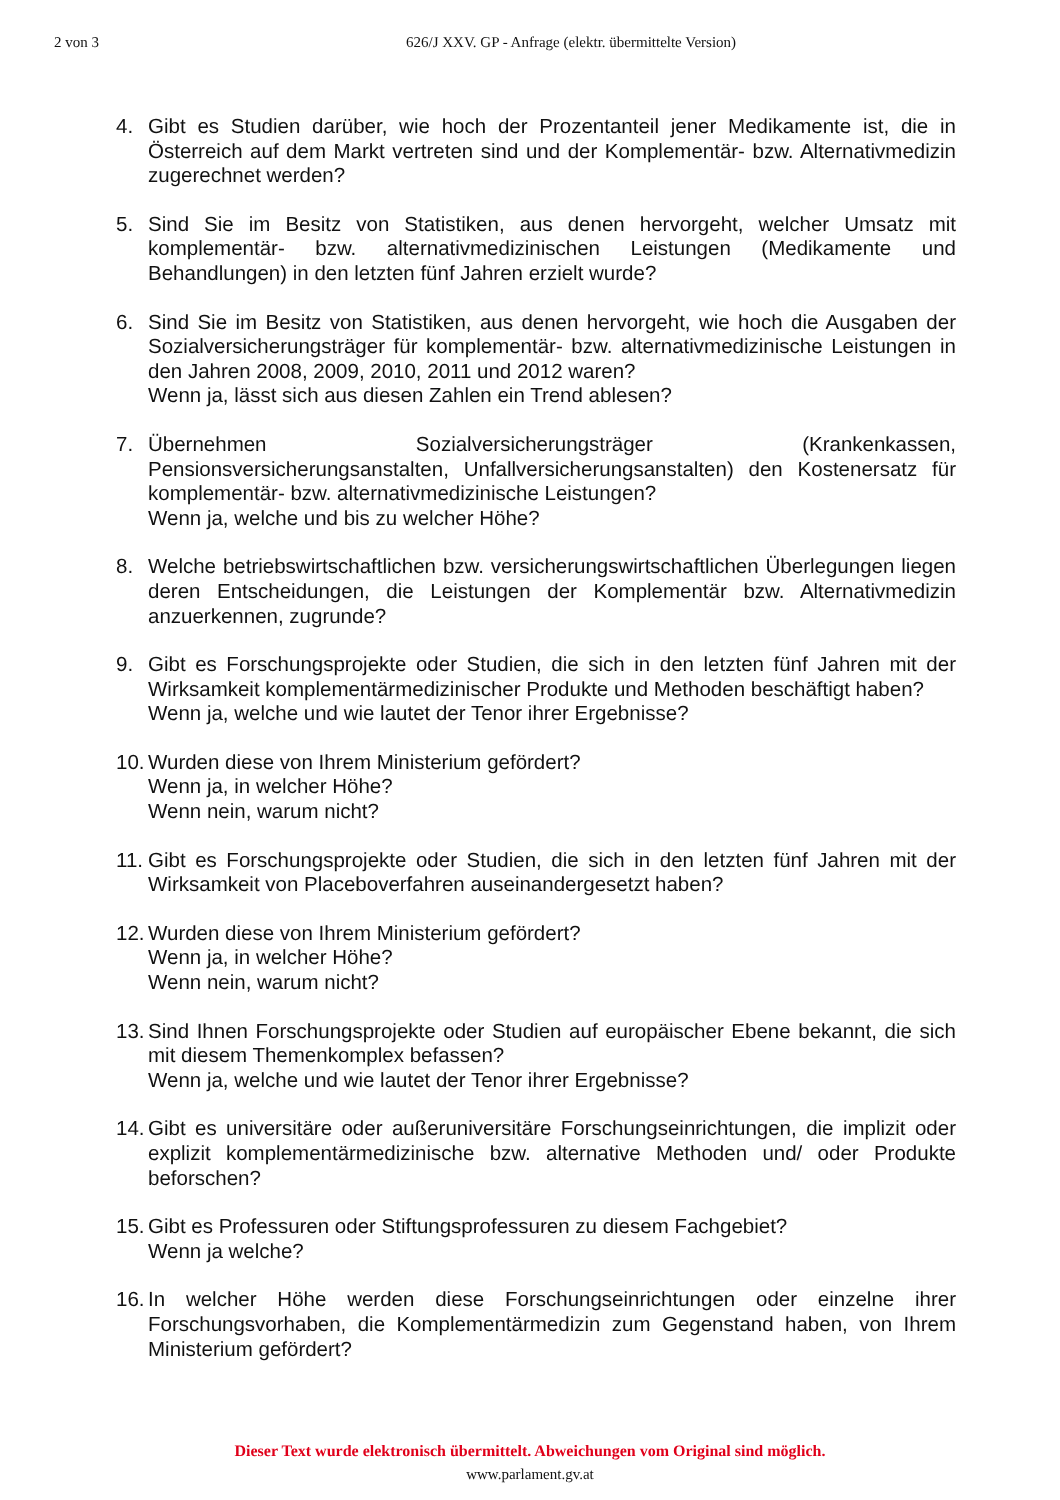2 von 3 626/J XXV. GP - Anfrage (elektr. übermittelte Version)
4. Gibt es Studien darüber, wie hoch der Prozentanteil jener Medikamente ist, die in Österreich auf dem Markt vertreten sind und der Komplementär- bzw. Alternativmedizin zugerechnet werden?
5. Sind Sie im Besitz von Statistiken, aus denen hervorgeht, welcher Umsatz mit komplementär- bzw. alternativmedizinischen Leistungen (Medikamente und Behandlungen) in den letzten fünf Jahren erzielt wurde?
6. Sind Sie im Besitz von Statistiken, aus denen hervorgeht, wie hoch die Ausgaben der Sozialversicherungsträger für komplementär- bzw. alternativmedizinische Leistungen in den Jahren 2008, 2009, 2010, 2011 und 2012 waren?
Wenn ja, lässt sich aus diesen Zahlen ein Trend ablesen?
7. Übernehmen Sozialversicherungsträger (Krankenkassen, Pensionsversicherungsanstalten, Unfallversicherungsanstalten) den Kostenersatz für komplementär- bzw. alternativmedizinische Leistungen?
Wenn ja, welche und bis zu welcher Höhe?
8. Welche betriebswirtschaftlichen bzw. versicherungswirtschaftlichen Überlegungen liegen deren Entscheidungen, die Leistungen der Komplementär bzw. Alternativmedizin anzuerkennen, zugrunde?
9. Gibt es Forschungsprojekte oder Studien, die sich in den letzten fünf Jahren mit der Wirksamkeit komplementärmedizinischer Produkte und Methoden beschäftigt haben?
Wenn ja, welche und wie lautet der Tenor ihrer Ergebnisse?
10.
Wurden diese von Ihrem Ministerium gefördert?
Wenn ja, in welcher Höhe?
Wenn nein, warum nicht?
11.
Gibt es Forschungsprojekte oder Studien, die sich in den letzten fünf Jahren mit der Wirksamkeit von Placeboverfahren auseinandergesetzt haben?
12.
Wurden diese von Ihrem Ministerium gefördert?
Wenn ja, in welcher Höhe?
Wenn nein, warum nicht?
13.
Sind Ihnen Forschungsprojekte oder Studien auf europäischer Ebene bekannt, die sich mit diesem Themenkomplex befassen?
Wenn ja, welche und wie lautet der Tenor ihrer Ergebnisse?
14.
Gibt es universitäre oder außeruniversitäre Forschungseinrichtungen, die implizit oder explizit komplementärmedizinische bzw. alternative Methoden und/ oder Produkte beforschen?
15.
Gibt es Professuren oder Stiftungsprofessuren zu diesem Fachgebiet?
Wenn ja welche?
16.
In welcher Höhe werden diese Forschungseinrichtungen oder einzelne ihrer Forschungsvorhaben, die Komplementärmedizin zum Gegenstand haben, von Ihrem Ministerium gefördert?
Dieser Text wurde elektronisch übermittelt. Abweichungen vom Original sind möglich.
www.parlament.gv.at